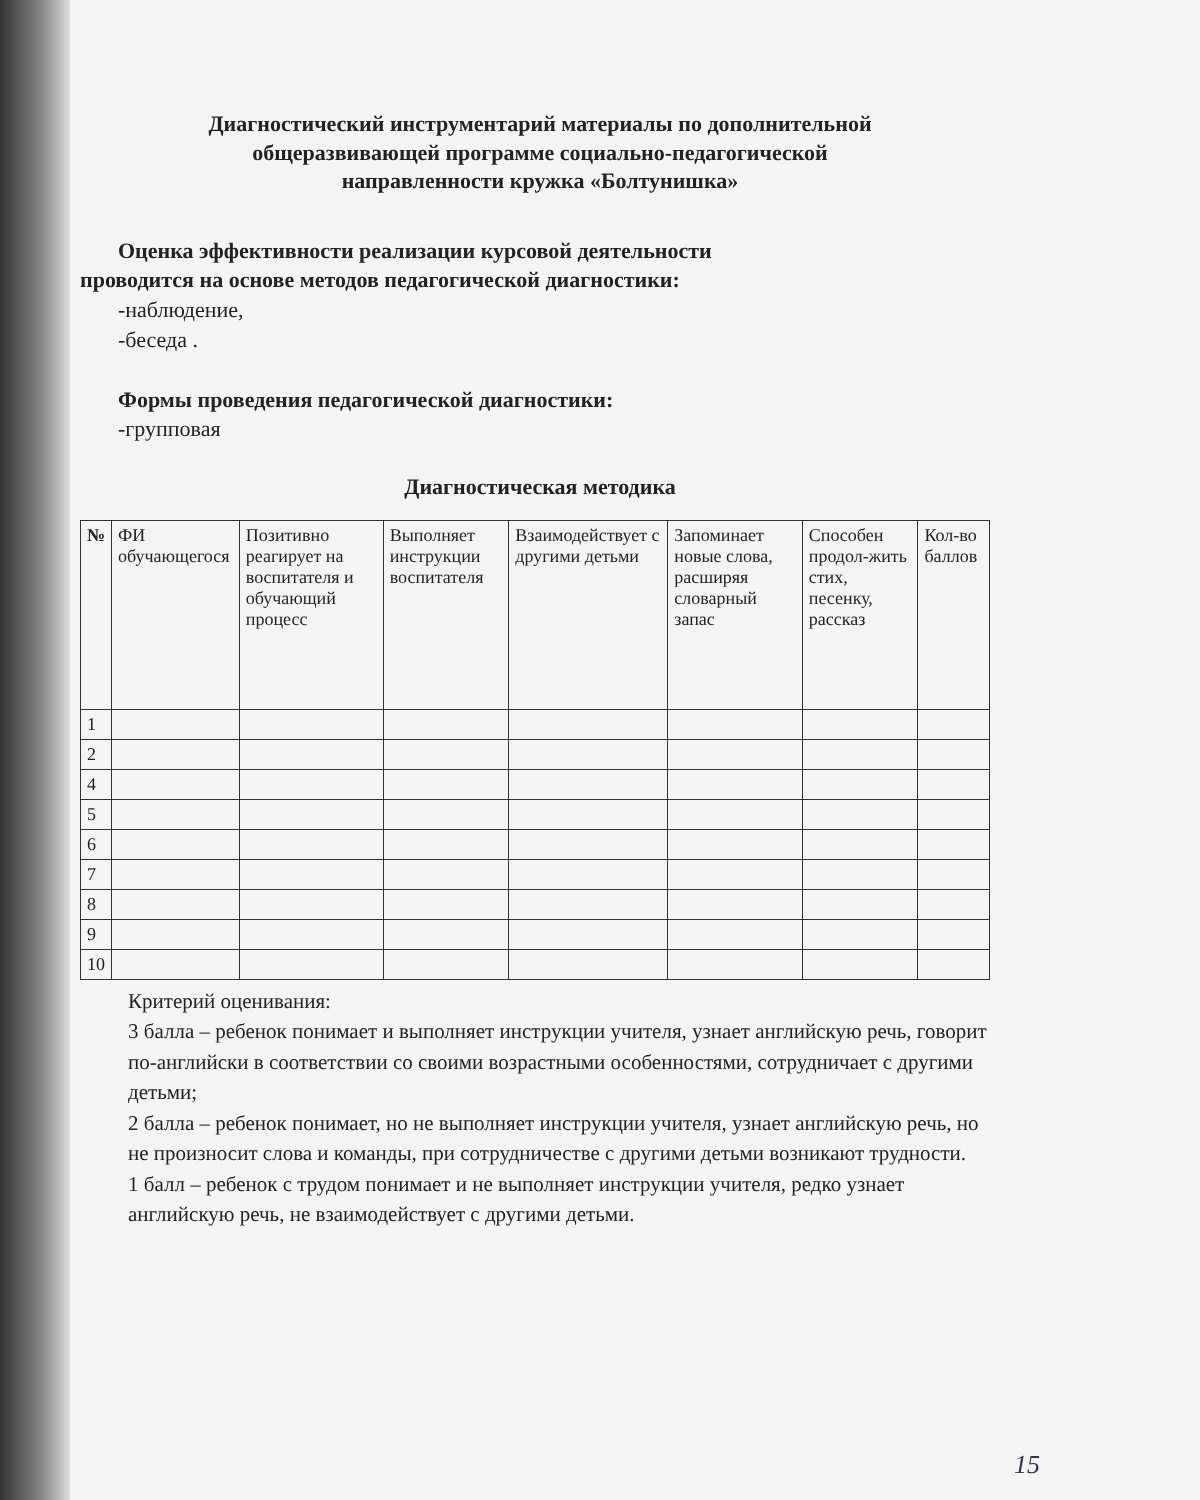Диагностический инструментарий материалы по дополнительной
общеразвивающей программе социально-педагогической
направленности кружка «Болтунишка»
Оценка эффективности реализации курсовой деятельности
проводится на основе методов педагогической диагностики:
-наблюдение,
-беседа .
Формы проведения педагогической диагностики:
-групповая
Диагностическая методика
| № | ФИ обучающегося | Позитивно реагирует на воспитателя и обучающий процесс | Выполняет инструкции воспитателя | Взаимодействует с другими детьми | Запоминает новые слова, расширяя словарный запас | Способен продол-жить стих, песенку, рассказ | Кол-во баллов |
| --- | --- | --- | --- | --- | --- | --- | --- |
| 1 | | | | | | | |
| 2 | | | | | | | |
| 4 | | | | | | | |
| 5 | | | | | | | |
| 6 | | | | | | | |
| 7 | | | | | | | |
| 8 | | | | | | | |
| 9 | | | | | | | |
| 10 | | | | | | | |
Критерий оценивания:
3 балла – ребенок понимает и выполняет инструкции учителя, узнает английскую речь, говорит по-английски в соответствии со своими возрастными особенностями, сотрудничает с другими детьми;
2 балла – ребенок понимает, но не выполняет инструкции учителя, узнает английскую речь, но не произносит слова и команды, при сотрудничестве с другими детьми возникают трудности.
1 балл – ребенок с трудом понимает и не выполняет инструкции учителя, редко узнает английскую речь, не взаимодействует с другими детьми.
15